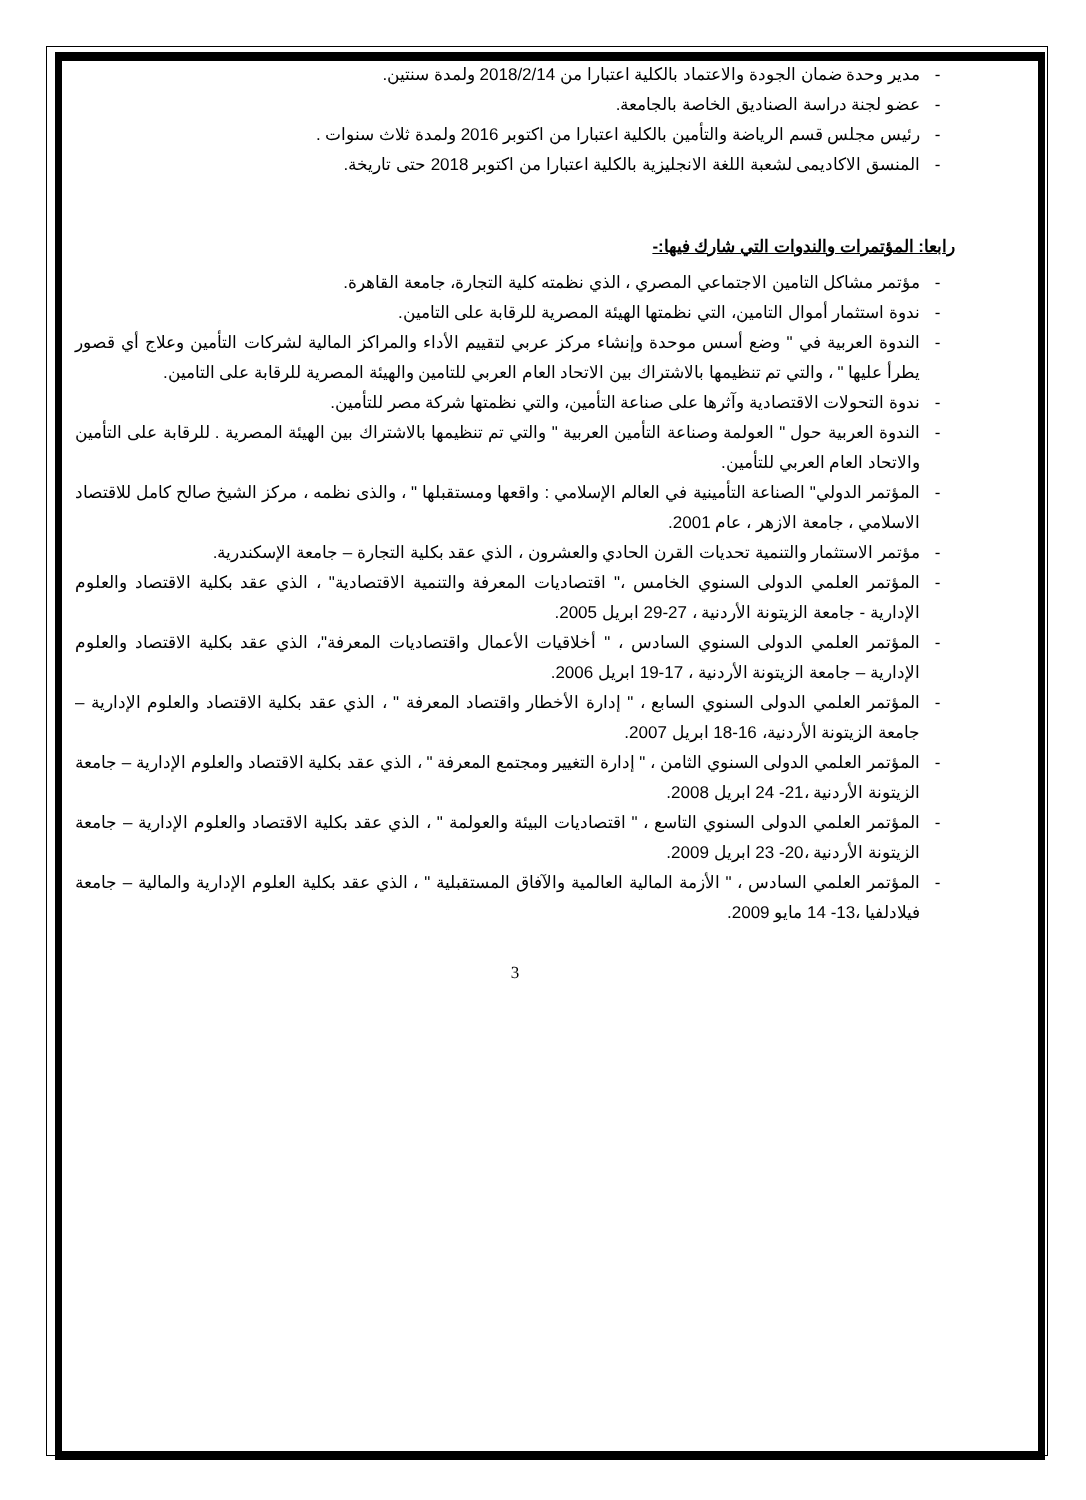- مدير وحدة ضمان الجودة والاعتماد بالكلية اعتبارا من 2018/2/14 ولمدة سنتين.
- عضو لجنة دراسة الصناديق الخاصة بالجامعة.
- رئيس مجلس قسم الرياضة والتأمين بالكلية اعتبارا من اكتوبر 2016 ولمدة ثلاث سنوات .
- المنسق الاكاديمى لشعبة اللغة الانجليزية بالكلية اعتبارا من اكتوبر 2018 حتى تاريخة.
رابعا: المؤتمرات والندوات التي شارك فيها:-
- مؤتمر مشاكل التامين الاجتماعي المصري ، الذي نظمته كلية التجارة، جامعة القاهرة.
- ندوة استثمار أموال التامين، التي نظمتها الهيئة المصرية للرقابة على التامين.
- الندوة العربية في " وضع أسس موحدة وإنشاء مركز عربي لتقييم الأداء والمراكز المالية لشركات التأمين وعلاج أي قصور يطرأ عليها " ، والتي تم تنظيمها بالاشتراك بين الاتحاد العام العربي للتامين والهيئة المصرية للرقابة على التامين.
- ندوة التحولات الاقتصادية وآثرها على صناعة التأمين، والتي نظمتها شركة مصر للتأمين.
- الندوة العربية حول " العولمة وصناعة التأمين العربية " والتي تم تنظيمها بالاشتراك بين الهيئة المصرية . للرقابة على التأمين والاتحاد العام العربي للتأمين.
- المؤتمر الدولي" الصناعة التأمينية في العالم الإسلامي : واقعها ومستقبلها " ، والذى نظمه ، مركز الشيخ صالح كامل للاقتصاد الاسلامي ، جامعة الازهر ، عام 2001.
- مؤتمر الاستثمار والتنمية تحديات القرن الحادي والعشرون ، الذي عقد بكلية التجارة – جامعة الإسكندرية.
- المؤتمر العلمي الدولى السنوي الخامس ،" اقتصاديات المعرفة والتنمية الاقتصادية" ، الذي عقد بكلية الاقتصاد والعلوم الإدارية - جامعة الزيتونة الأردنية ، 27-29 ابريل 2005.
- المؤتمر العلمي الدولى السنوي السادس ، " أخلاقيات الأعمال واقتصاديات المعرفة"، الذي عقد بكلية الاقتصاد والعلوم الإدارية – جامعة الزيتونة الأردنية ، 17-19 ابريل 2006.
- المؤتمر العلمي الدولى السنوي السابع ، " إدارة الأخطار واقتصاد المعرفة " ، الذي عقد بكلية الاقتصاد والعلوم الإدارية – جامعة الزيتونة الأردنية، 16-18 ابريل 2007.
- المؤتمر العلمي الدولى السنوي الثامن ، " إدارة التغيير ومجتمع المعرفة " ، الذي عقد بكلية الاقتصاد والعلوم الإدارية – جامعة الزيتونة الأردنية ،21- 24 ابريل 2008.
- المؤتمر العلمي الدولى السنوي التاسع ، " اقتصاديات البيئة والعولمة " ، الذي عقد بكلية الاقتصاد والعلوم الإدارية – جامعة الزيتونة الأردنية ،20- 23 ابريل 2009.
- المؤتمر العلمي السادس ، " الأزمة المالية العالمية والآفاق المستقبلية " ، الذي عقد بكلية العلوم الإدارية والمالية – جامعة فيلادلفيا ،13- 14 مايو 2009.
3